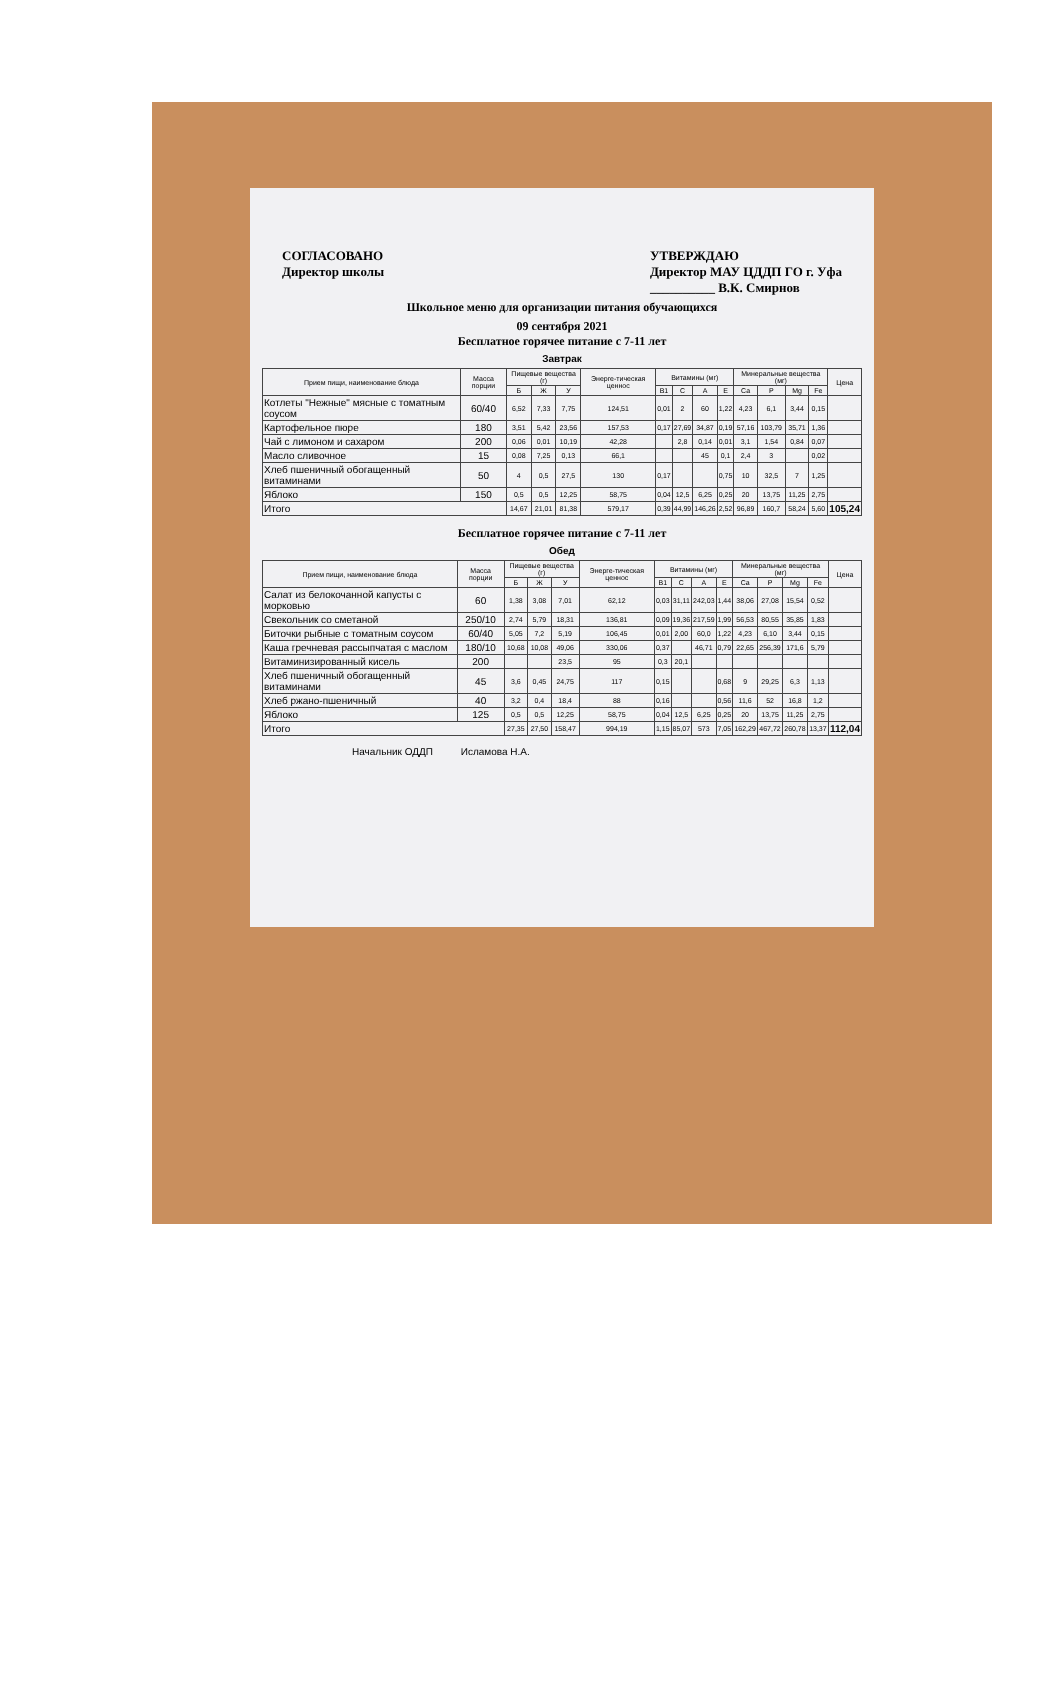СОГЛАСОВАНО
Директор школы
УТВЕРЖДАЮ
Директор МАУ ЦДДП ГО г. Уфа
__________ В.К. Смирнов
Школьное меню для организации питания обучающихся
09 сентября 2021
Бесплатное горячее питание с 7-11 лет
Завтрак
| Прием пищи, наименование блюда | Масса порции | Пищевые вещества (г) | | | Энерге-тическая ценнос | Витамины (мг) | | | | Минеральные вещества (мг) | | | | Цена |
| --- | --- | --- | --- | --- | --- | --- | --- | --- | --- | --- | --- | --- | --- | --- |
| | | Б | Ж | У | | В1 | С | А | Е | Ca | P | Mg | Fe | |
| Котлеты "Нежные" мясные с томатным соусом | 60/40 | 6,52 | 7,33 | 7,75 | 124,51 | 0,01 | 2 | 60 | 1,22 | 4,23 | 6,1 | 3,44 | 0,15 | |
| Картофельное пюре | 180 | 3,51 | 5,42 | 23,56 | 157,53 | 0,17 | 27,69 | 34,87 | 0,19 | 57,16 | 103,79 | 35,71 | 1,36 | |
| Чай с лимоном и сахаром | 200 | 0,06 | 0,01 | 10,19 | 42,28 | | 2,8 | 0,14 | 0,01 | 3,1 | 1,54 | 0,84 | 0,07 | |
| Масло сливочное | 15 | 0,08 | 7,25 | 0,13 | 66,1 | | | 45 | 0,1 | 2,4 | 3 | | 0,02 | |
| Хлеб пшеничный обогащенный витаминами | 50 | 4 | 0,5 | 27,5 | 130 | 0,17 | | | 0,75 | 10 | 32,5 | 7 | 1,25 | |
| Яблоко | 150 | 0,5 | 0,5 | 12,25 | 58,75 | 0,04 | 12,5 | 6,25 | 0,25 | 20 | 13,75 | 11,25 | 2,75 | |
| Итого | | 14,67 | 21,01 | 81,38 | 579,17 | 0,39 | 44,99 | 146,26 | 2,52 | 96,89 | 160,7 | 58,24 | 5,60 | 105,24 |
Бесплатное горячее питание с 7-11 лет
Обед
| Прием пищи, наименование блюда | Масса порции | Пищевые вещества (г) | | | Энерге-тическая ценнос | Витамины (мг) | | | | Минеральные вещества (мг) | | | | Цена |
| --- | --- | --- | --- | --- | --- | --- | --- | --- | --- | --- | --- | --- | --- | --- |
| | | Б | Ж | У | | В1 | С | А | Е | Ca | P | Mg | Fe | |
| Салат из белокочанной капусты с морковью | 60 | 1,38 | 3,08 | 7,01 | 62,12 | 0,03 | 31,11 | 242,03 | 1,44 | 38,06 | 27,08 | 15,54 | 0,52 | |
| Свекольник со сметаной | 250/10 | 2,74 | 5,79 | 18,31 | 136,81 | 0,09 | 19,36 | 217,59 | 1,99 | 56,53 | 80,55 | 35,85 | 1,83 | |
| Биточки рыбные с томатным соусом | 60/40 | 5,05 | 7,2 | 5,19 | 106,45 | 0,01 | 2,00 | 60,0 | 1,22 | 4,23 | 6,10 | 3,44 | 0,15 | |
| Каша гречневая рассыпчатая с маслом | 180/10 | 10,68 | 10,08 | 49,06 | 330,06 | 0,37 | | 46,71 | 0,79 | 22,65 | 256,39 | 171,6 | 5,79 | |
| Витаминизированный кисель | 200 | | | 23,5 | 95 | 0,3 | 20,1 | | | | | | | |
| Хлеб пшеничный обогащенный витаминами | 45 | 3,6 | 0,45 | 24,75 | 117 | 0,15 | | | 0,68 | 9 | 29,25 | 6,3 | 1,13 | |
| Хлеб ржано-пшеничный | 40 | 3,2 | 0,4 | 18,4 | 88 | 0,16 | | | 0,56 | 11,6 | 52 | 16,8 | 1,2 | |
| Яблоко | 125 | 0,5 | 0,5 | 12,25 | 58,75 | 0,04 | 12,5 | 6,25 | 0,25 | 20 | 13,75 | 11,25 | 2,75 | |
| Итого | | 27,35 | 27,50 | 158,47 | 994,19 | 1,15 | 85,07 | 573 | 7,05 | 162,29 | 467,72 | 260,78 | 13,37 | 112,04 |
Начальник ОДДП Исламова Н.А.